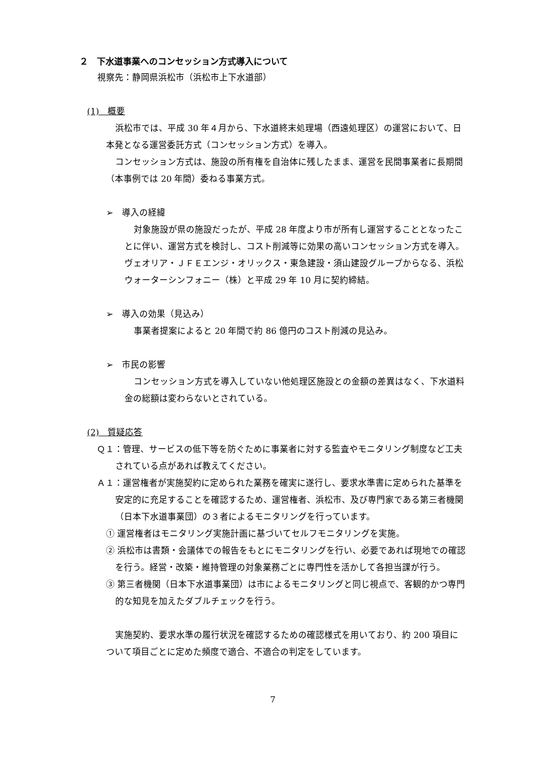２　下水道事業へのコンセッション方式導入について
視察先：静岡県浜松市（浜松市上下水道部）
(1)　概要
浜松市では、平成 30 年４月から、下水道終末処理場（西遠処理区）の運営において、日本発となる運営委託方式（コンセッション方式）を導入。
コンセッション方式は、施設の所有権を自治体に残したまま、運営を民間事業者に長期間（本事例では 20 年間）委ねる事業方式。
➢　導入の経緯
対象施設が県の施設だったが、平成 28 年度より市が所有し運営することとなったことに伴い、運営方式を検討し、コスト削減等に効果の高いコンセッション方式を導入。ヴェオリア・ＪＦＥエンジ・オリックス・東急建設・須山建設グループからなる、浜松ウォーターシンフォニー（株）と平成 29 年 10 月に契約締結。
➢　導入の効果（見込み）
事業者提案によると 20 年間で約 86 億円のコスト削減の見込み。
➢　市民の影響
コンセッション方式を導入していない他処理区施設との金額の差異はなく、下水道料金の総額は変わらないとされている。
(2)　質疑応答
Ｑ１：管理、サービスの低下等を防ぐために事業者に対する監査やモニタリング制度など工夫されている点があれば教えてください。
Ａ１：運営権者が実施契約に定められた業務を確実に遂行し、要求水準書に定められた基準を安定的に充足することを確認するため、運営権者、浜松市、及び専門家である第三者機関（日本下水道事業団）の３者によるモニタリングを行っています。
① 運営権者はモニタリング実施計画に基づいてセルフモニタリングを実施。
② 浜松市は書類・会議体での報告をもとにモニタリングを行い、必要であれば現地での確認を行う。経営・改築・維持管理の対象業務ごとに専門性を活かして各担当課が行う。
③ 第三者機関（日本下水道事業団）は市によるモニタリングと同じ視点で、客観的かつ専門的な知見を加えたダブルチェックを行う。
実施契約、要求水準の履行状況を確認するための確認様式を用いており、約 200 項目について項目ごとに定めた頻度で適合、不適合の判定をしています。
7